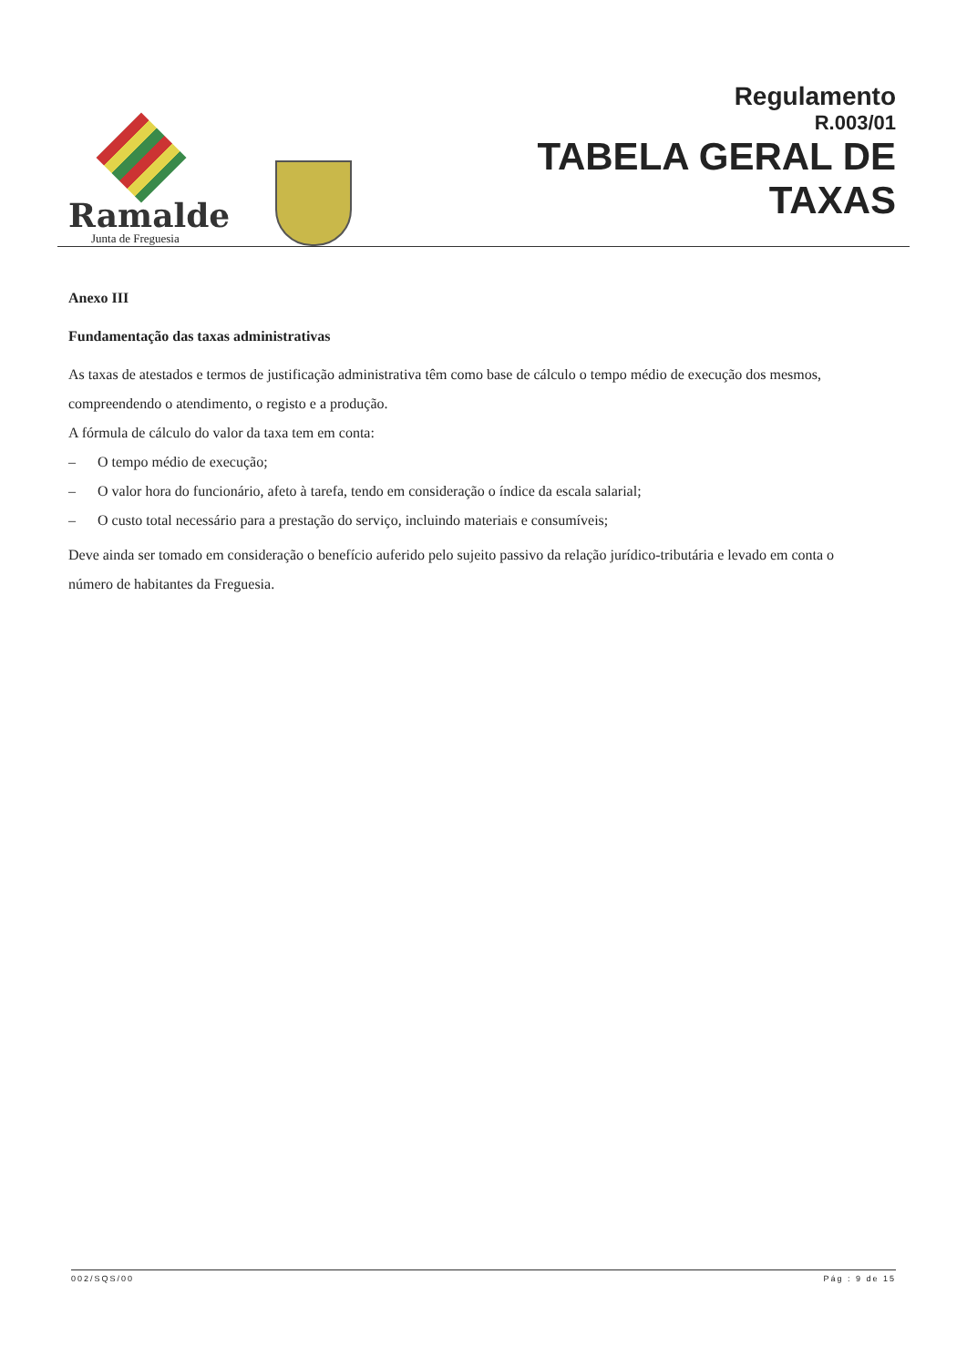Ramalde
Junta de Freguesia
Regulamento
R.003/01
TABELA GERAL DE
TAXAS
Anexo III
Fundamentação das taxas administrativas
As taxas de atestados e termos de justificação administrativa têm como base de cálculo o tempo médio de execução dos mesmos, compreendendo o atendimento, o registo e a produção.
A fórmula de cálculo do valor da taxa tem em conta:
– O tempo médio de execução;
– O valor hora do funcionário, afeto à tarefa, tendo em consideração o índice da escala salarial;
– O custo total necessário para a prestação do serviço, incluindo materiais e consumíveis;
Deve ainda ser tomado em consideração o benefício auferido pelo sujeito passivo da relação jurídico-tributária e levado em conta o número de habitantes da Freguesia.
002/SQS/00 Pág : 9 de 15